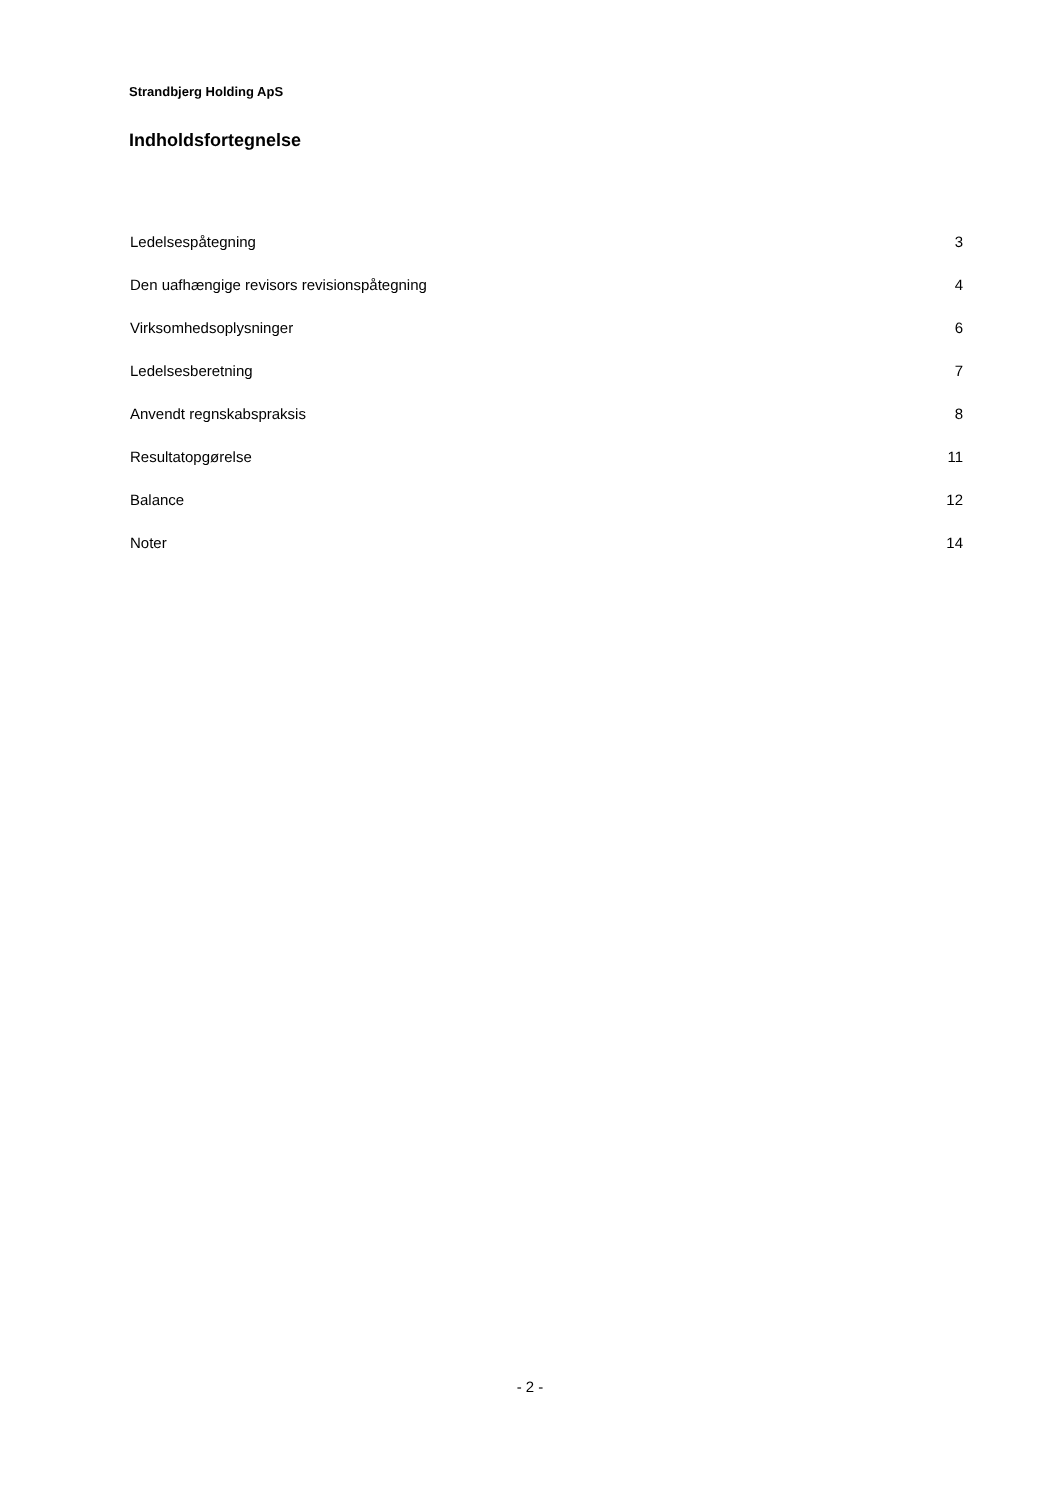Strandbjerg Holding ApS
Indholdsfortegnelse
Ledelsespåtegning 3
Den uafhængige revisors revisionspåtegning 4
Virksomhedsoplysninger 6
Ledelsesberetning 7
Anvendt regnskabspraksis 8
Resultatopgørelse 11
Balance 12
Noter 14
- 2 -